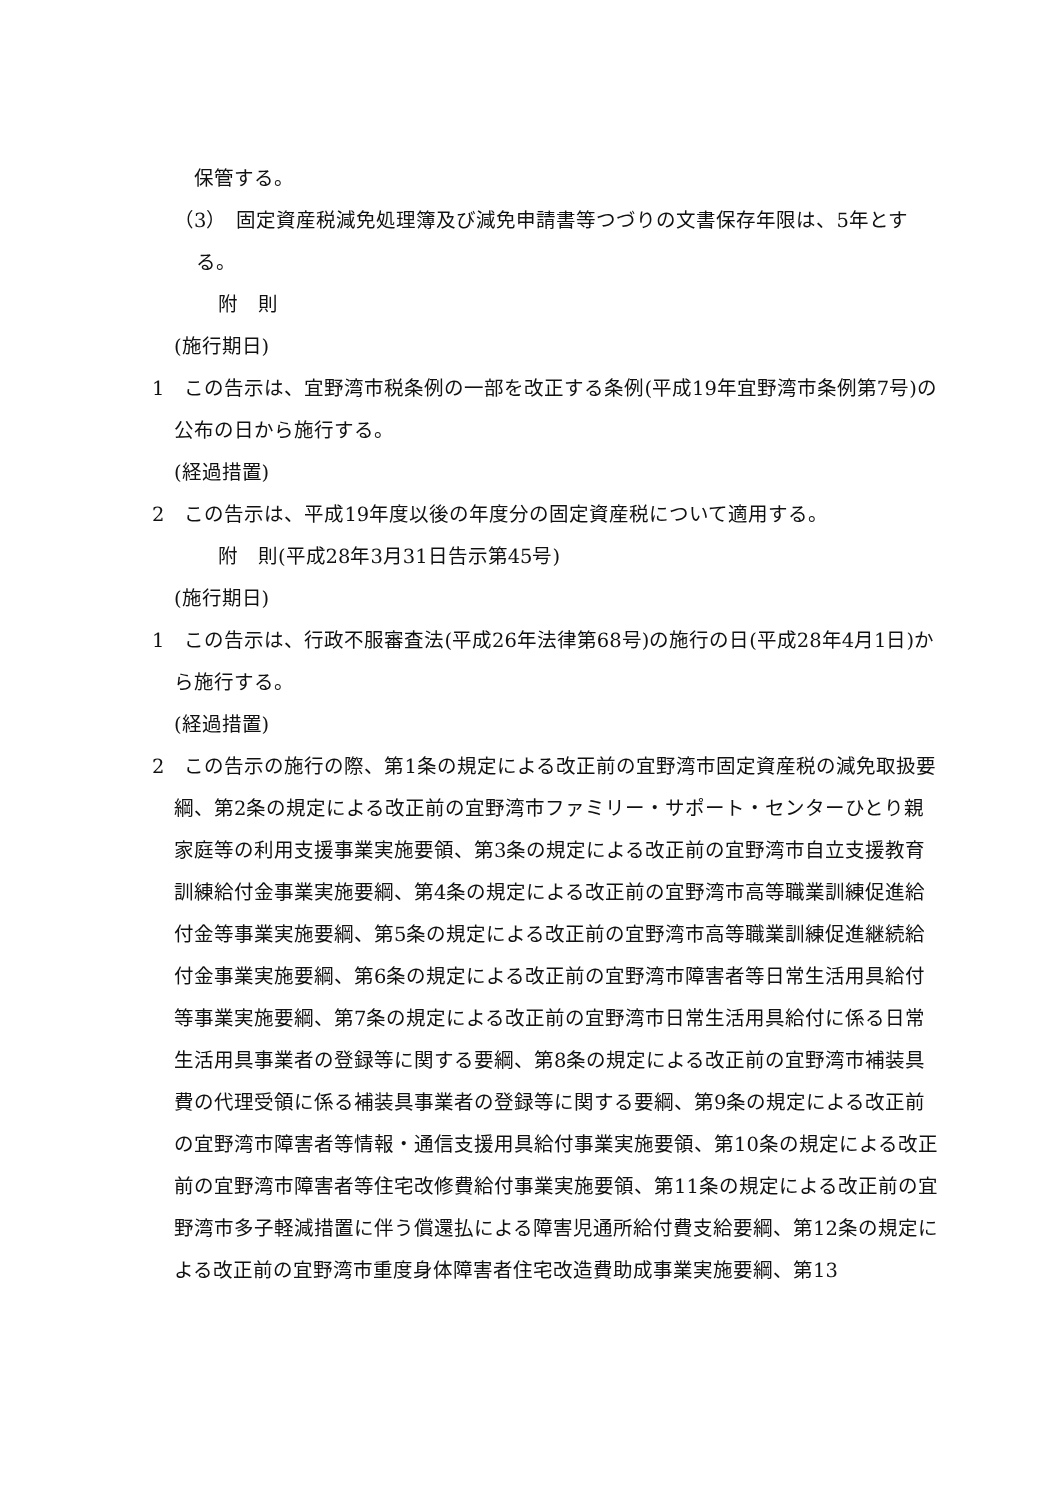保管する。
（3）　固定資産税減免処理簿及び減免申請書等つづりの文書保存年限は、5年とする。
附　則
(施行期日)
1　この告示は、宜野湾市税条例の一部を改正する条例(平成19年宜野湾市条例第7号)の公布の日から施行する。
(経過措置)
2　この告示は、平成19年度以後の年度分の固定資産税について適用する。
附　則(平成28年3月31日告示第45号)
(施行期日)
1　この告示は、行政不服審査法(平成26年法律第68号)の施行の日(平成28年4月1日)から施行する。
(経過措置)
2　この告示の施行の際、第1条の規定による改正前の宜野湾市固定資産税の減免取扱要綱、第2条の規定による改正前の宜野湾市ファミリー・サポート・センターひとり親家庭等の利用支援事業実施要領、第3条の規定による改正前の宜野湾市自立支援教育訓練給付金事業実施要綱、第4条の規定による改正前の宜野湾市高等職業訓練促進給付金等事業実施要綱、第5条の規定による改正前の宜野湾市高等職業訓練促進継続給付金事業実施要綱、第6条の規定による改正前の宜野湾市障害者等日常生活用具給付等事業実施要綱、第7条の規定による改正前の宜野湾市日常生活用具給付に係る日常生活用具事業者の登録等に関する要綱、第8条の規定による改正前の宜野湾市補装具費の代理受領に係る補装具事業者の登録等に関する要綱、第9条の規定による改正前の宜野湾市障害者等情報・通信支援用具給付事業実施要領、第10条の規定による改正前の宜野湾市障害者等住宅改修費給付事業実施要領、第11条の規定による改正前の宜野湾市多子軽減措置に伴う償還払による障害児通所給付費支給要綱、第12条の規定による改正前の宜野湾市重度身体障害者住宅改造費助成事業実施要綱、第13